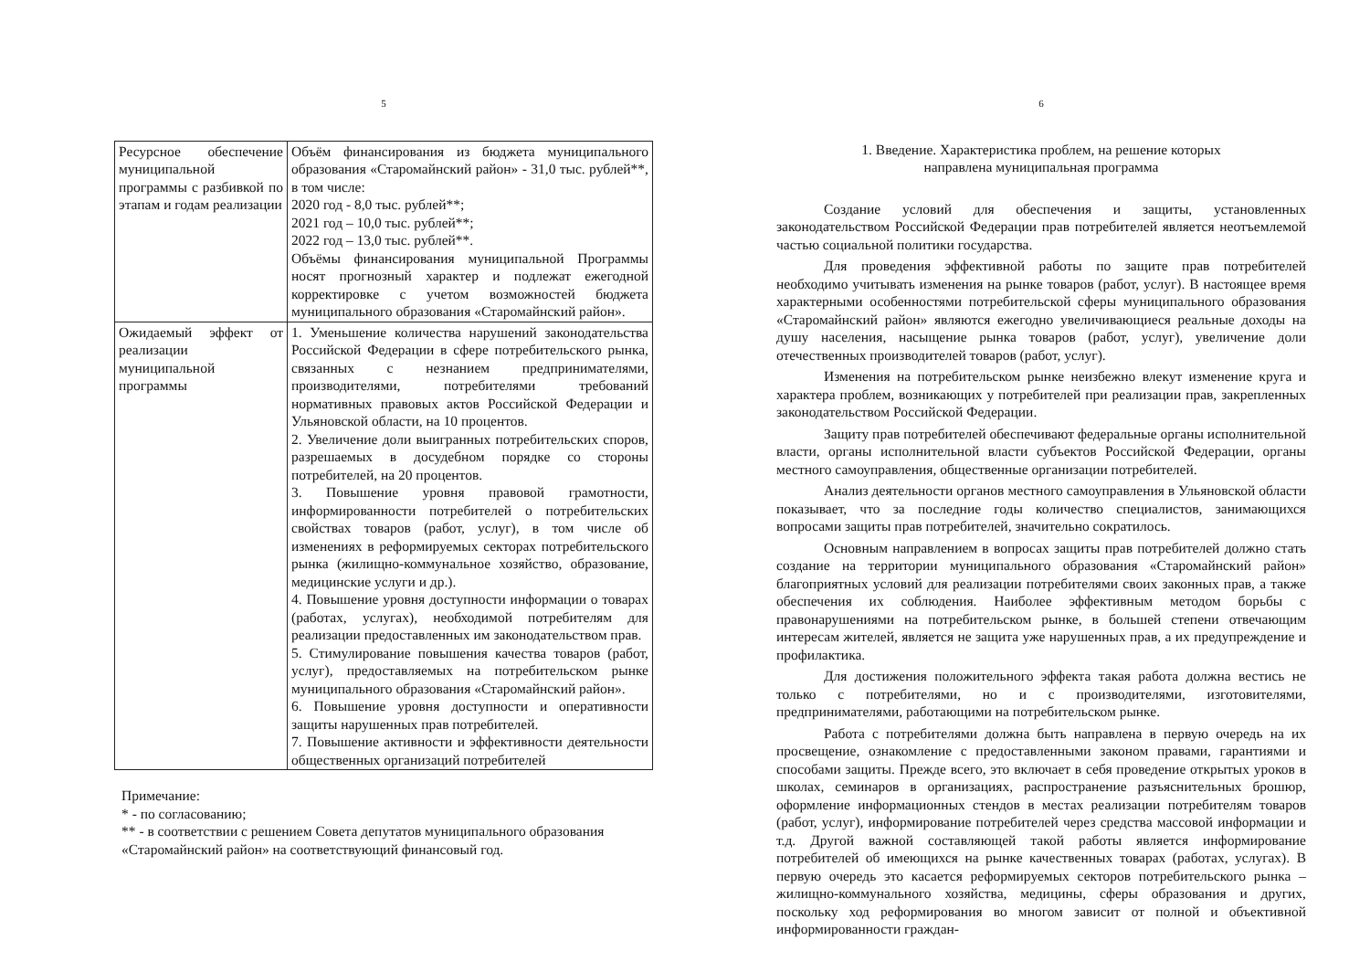5
| Ресурсное обеспечение муниципальной программы с разбивкой по этапам и годам реализации | Объём финансирования из бюджета муниципального образования «Старомайнский район» - 31,0 тыс. рублей**, в том числе: 2020 год - 8,0 тыс. рублей**; 2021 год – 10,0 тыс. рублей**; 2022 год – 13,0 тыс. рублей**. Объёмы финансирования муниципальной Программы носят прогнозный характер и подлежат ежегодной корректировке с учетом возможностей бюджета муниципального образования «Старомайнский район». |
| Ожидаемый эффект от реализации муниципальной программы | 1. Уменьшение количества нарушений законодательства Российской Федерации в сфере потребительского рынка, связанных с незнанием предпринимателями, производителями, потребителями требований нормативных правовых актов Российской Федерации и Ульяновской области, на 10 процентов. 2. Увеличение доли выигранных потребительских споров, разрешаемых в досудебном порядке со стороны потребителей, на 20 процентов. 3. Повышение уровня правовой грамотности, информированности потребителей о потребительских свойствах товаров (работ, услуг), в том числе об изменениях в реформируемых секторах потребительского рынка (жилищно-коммунальное хозяйство, образование, медицинские услуги и др.). 4. Повышение уровня доступности информации о товарах (работах, услугах), необходимой потребителям для реализации предоставленных им законодательством прав. 5. Стимулирование повышения качества товаров (работ, услуг), предоставляемых на потребительском рынке муниципального образования «Старомайнский район». 6. Повышение уровня доступности и оперативности защиты нарушенных прав потребителей. 7. Повышение активности и эффективности деятельности общественных организаций потребителей |
Примечание:
* - по согласованию;
** - в соответствии с решением Совета депутатов муниципального образования «Старомайнский район» на соответствующий финансовый год.
6
1. Введение. Характеристика проблем, на решение которых
направлена муниципальная программа
Создание условий для обеспечения и защиты, установленных законодательством Российской Федерации прав потребителей является неотъемлемой частью социальной политики государства.
Для проведения эффективной работы по защите прав потребителей необходимо учитывать изменения на рынке товаров (работ, услуг). В настоящее время характерными особенностями потребительской сферы муниципального образования «Старомайнский район» являются ежегодно увеличивающиеся реальные доходы на душу населения, насыщение рынка товаров (работ, услуг), увеличение доли отечественных производителей товаров (работ, услуг).
Изменения на потребительском рынке неизбежно влекут изменение круга и характера проблем, возникающих у потребителей при реализации прав, закрепленных законодательством Российской Федерации.
Защиту прав потребителей обеспечивают федеральные органы исполнительной власти, органы исполнительной власти субъектов Российской Федерации, органы местного самоуправления, общественные организации потребителей.
Анализ деятельности органов местного самоуправления в Ульяновской области показывает, что за последние годы количество специалистов, занимающихся вопросами защиты прав потребителей, значительно сократилось.
Основным направлением в вопросах защиты прав потребителей должно стать создание на территории муниципального образования «Старомайнский район» благоприятных условий для реализации потребителями своих законных прав, а также обеспечения их соблюдения. Наиболее эффективным методом борьбы с правонарушениями на потребительском рынке, в большей степени отвечающим интересам жителей, является не защита уже нарушенных прав, а их предупреждение и профилактика.
Для достижения положительного эффекта такая работа должна вестись не только с потребителями, но и с производителями, изготовителями, предпринимателями, работающими на потребительском рынке.
Работа с потребителями должна быть направлена в первую очередь на их просвещение, ознакомление с предоставленными законом правами, гарантиями и способами защиты. Прежде всего, это включает в себя проведение открытых уроков в школах, семинаров в организациях, распространение разъяснительных брошюр, оформление информационных стендов в местах реализации потребителям товаров (работ, услуг), информирование потребителей через средства массовой информации и т.д. Другой важной составляющей такой работы является информирование потребителей об имеющихся на рынке качественных товарах (работах, услугах). В первую очередь это касается реформируемых секторов потребительского рынка – жилищно-коммунального хозяйства, медицины, сферы образования и других, поскольку ход реформирования во многом зависит от полной и объективной информированности граждан-